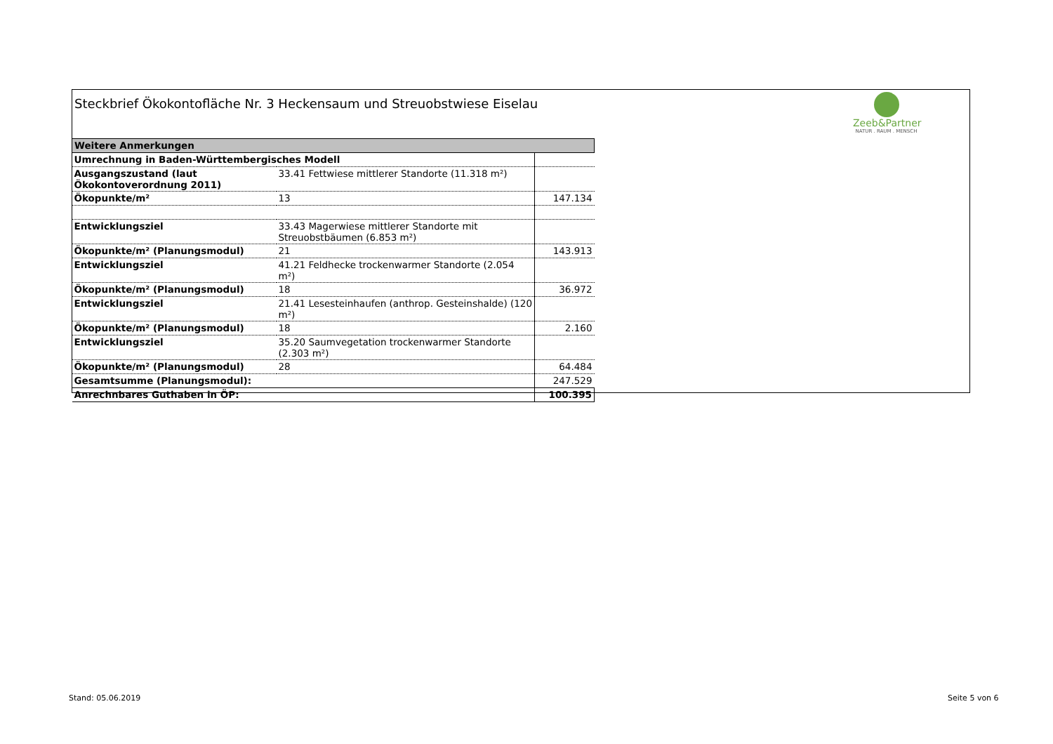Steckbrief Ökokontofläche Nr. 3 Heckensaum und Streuobstwiese Eiselau
Zeeb&Partner
NATUR . RAUM . MENSCH
| Weitere Anmerkungen | | |
| Umrechnung in Baden-Württembergisches Modell | | |
| Ausgangszustand (laut Ökokontoverordnung 2011) | 33.41 Fettwiese mittlerer Standorte (11.318 m²) | |
| Ökopunkte/m² | 13 | 147.134 |
| Entwicklungsziel | 33.43 Magerwiese mittlerer Standorte mit Streuobstbäumen (6.853 m²) | |
| Ökopunkte/m² (Planungsmodul) | 21 | 143.913 |
| Entwicklungsziel | 41.21 Feldhecke trockenwarmer Standorte (2.054 m²) | |
| Ökopunkte/m² (Planungsmodul) | 18 | 36.972 |
| Entwicklungsziel | 21.41 Lesesteinhaufen (anthrop. Gesteinshalde) (120 m²) | |
| Ökopunkte/m² (Planungsmodul) | 18 | 2.160 |
| Entwicklungsziel | 35.20 Saumvegetation trockenwarmer Standorte (2.303 m²) | |
| Ökopunkte/m² (Planungsmodul) | 28 | 64.484 |
| Gesamtsumme (Planungsmodul): | | 247.529 |
| Anrechnbares Guthaben in ÖP: | | 100.395 |
Stand: 05.06.2019 Seite 5 von 6